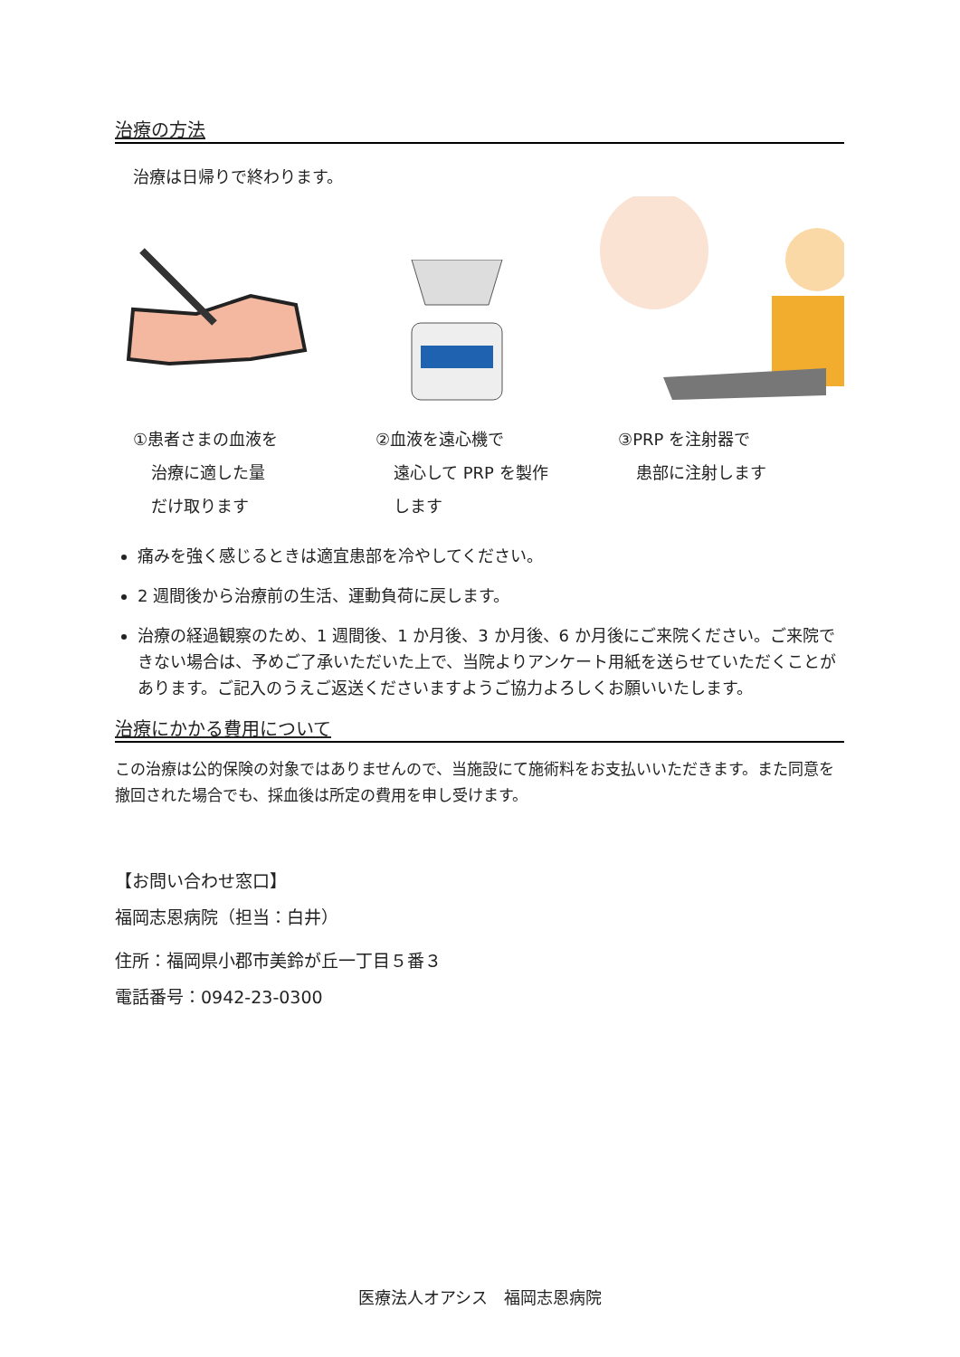治療の方法
治療は日帰りで終わります。
①患者さまの血液を
治療に適した量
だけ取ります
②血液を遠心機で
遠心して PRP を製作
します
③PRP を注射器で
患部に注射します
痛みを強く感じるときは適宜患部を冷やしてください。
2 週間後から治療前の生活、運動負荷に戻します。
治療の経過観察のため、1 週間後、1 か月後、3 か月後、6 か月後にご来院ください。ご来院できない場合は、予めご了承いただいた上で、当院よりアンケート用紙を送らせていただくことがあります。ご記入のうえご返送くださいますようご協力よろしくお願いいたします。
治療にかかる費用について
この治療は公的保険の対象ではありませんので、当施設にて施術料をお支払いいただきます。また同意を撤回された場合でも、採血後は所定の費用を申し受けます。
【お問い合わせ窓口】
福岡志恩病院（担当：白井）
住所：福岡県小郡市美鈴が丘一丁目５番３
電話番号：0942-23-0300
医療法人オアシス　福岡志恩病院